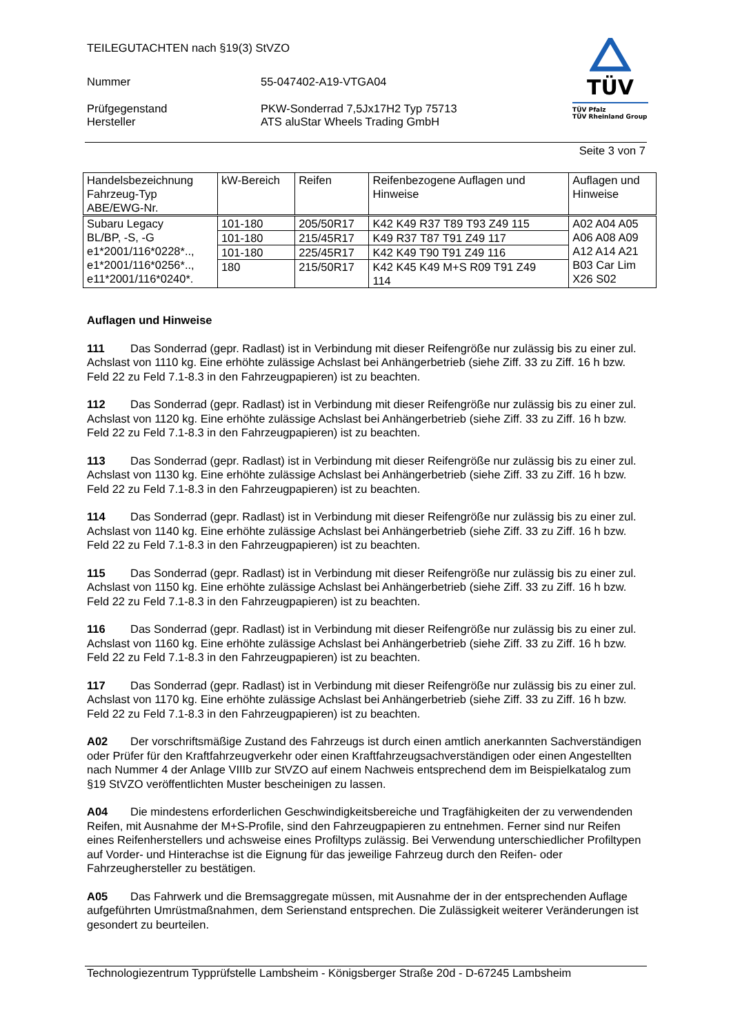TÜV
TÜV Pfalz
TÜV Rheinland Group
TEILEGUTACHTEN nach §19(3) StVZO
Nummer
55-047402-A19-VTGA04
Prüfgegenstand
Hersteller
PKW-Sonderrad 7,5Jx17H2 Typ 75713
ATS aluStar Wheels Trading GmbH
Seite 3 von 7
| Handelsbezeichnung Fahrzeug-Typ ABE/EWG-Nr. | kW-Bereich | Reifen | Reifenbezogene Auflagen und Hinweise | Auflagen und Hinweise |
| --- | --- | --- | --- | --- |
| Subaru Legacy BL/BP, -S, -G e1*2001/116*0228*.., e1*2001/116*0256*.., e11*2001/116*0240*. | 101-180 | 205/50R17 | K42 K49 R37 T89 T93 Z49 115 | A02 A04 A05 A06 A08 A09 A12 A14 A21 B03 Car Lim X26 S02 |
| | 101-180 | 215/45R17 | K49 R37 T87 T91 Z49 117 | |
| | 101-180 | 225/45R17 | K42 K49 T90 T91 Z49 116 | |
| | 180 | 215/50R17 | K42 K45 K49 M+S R09 T91 Z49 114 | |
Auflagen und Hinweise
111 Das Sonderrad (gepr. Radlast) ist in Verbindung mit dieser Reifengröße nur zulässig bis zu einer zul. Achslast von 1110 kg. Eine erhöhte zulässige Achslast bei Anhängerbetrieb (siehe Ziff. 33 zu Ziff. 16 h bzw. Feld 22 zu Feld 7.1-8.3 in den Fahrzeugpapieren) ist zu beachten.
112 Das Sonderrad (gepr. Radlast) ist in Verbindung mit dieser Reifengröße nur zulässig bis zu einer zul. Achslast von 1120 kg. Eine erhöhte zulässige Achslast bei Anhängerbetrieb (siehe Ziff. 33 zu Ziff. 16 h bzw. Feld 22 zu Feld 7.1-8.3 in den Fahrzeugpapieren) ist zu beachten.
113 Das Sonderrad (gepr. Radlast) ist in Verbindung mit dieser Reifengröße nur zulässig bis zu einer zul. Achslast von 1130 kg. Eine erhöhte zulässige Achslast bei Anhängerbetrieb (siehe Ziff. 33 zu Ziff. 16 h bzw. Feld 22 zu Feld 7.1-8.3 in den Fahrzeugpapieren) ist zu beachten.
114 Das Sonderrad (gepr. Radlast) ist in Verbindung mit dieser Reifengröße nur zulässig bis zu einer zul. Achslast von 1140 kg. Eine erhöhte zulässige Achslast bei Anhängerbetrieb (siehe Ziff. 33 zu Ziff. 16 h bzw. Feld 22 zu Feld 7.1-8.3 in den Fahrzeugpapieren) ist zu beachten.
115 Das Sonderrad (gepr. Radlast) ist in Verbindung mit dieser Reifengröße nur zulässig bis zu einer zul. Achslast von 1150 kg. Eine erhöhte zulässige Achslast bei Anhängerbetrieb (siehe Ziff. 33 zu Ziff. 16 h bzw. Feld 22 zu Feld 7.1-8.3 in den Fahrzeugpapieren) ist zu beachten.
116 Das Sonderrad (gepr. Radlast) ist in Verbindung mit dieser Reifengröße nur zulässig bis zu einer zul. Achslast von 1160 kg. Eine erhöhte zulässige Achslast bei Anhängerbetrieb (siehe Ziff. 33 zu Ziff. 16 h bzw. Feld 22 zu Feld 7.1-8.3 in den Fahrzeugpapieren) ist zu beachten.
117 Das Sonderrad (gepr. Radlast) ist in Verbindung mit dieser Reifengröße nur zulässig bis zu einer zul. Achslast von 1170 kg. Eine erhöhte zulässige Achslast bei Anhängerbetrieb (siehe Ziff. 33 zu Ziff. 16 h bzw. Feld 22 zu Feld 7.1-8.3 in den Fahrzeugpapieren) ist zu beachten.
A02 Der vorschriftsmäßige Zustand des Fahrzeugs ist durch einen amtlich anerkannten Sachverständigen oder Prüfer für den Kraftfahrzeugverkehr oder einen Kraftfahrzeugsachverständigen oder einen Angestellten nach Nummer 4 der Anlage VIIIb zur StVZO auf einem Nachweis entsprechend dem im Beispielkatalog zum §19 StVZO veröffentlichten Muster bescheinigen zu lassen.
A04 Die mindestens erforderlichen Geschwindigkeitsbereiche und Tragfähigkeiten der zu verwendenden Reifen, mit Ausnahme der M+S-Profile, sind den Fahrzeugpapieren zu entnehmen. Ferner sind nur Reifen eines Reifenherstellers und achsweise eines Profiltyps zulässig. Bei Verwendung unterschiedlicher Profiltypen auf Vorder- und Hinterachse ist die Eignung für das jeweilige Fahrzeug durch den Reifen- oder Fahrzeughersteller zu bestätigen.
A05 Das Fahrwerk und die Bremsaggregate müssen, mit Ausnahme der in der entsprechenden Auflage aufgeführten Umrüstmaßnahmen, dem Serienstand entsprechen. Die Zulässigkeit weiterer Veränderungen ist gesondert zu beurteilen.
Technologiezentrum Typprüfstelle Lambsheim - Königsberger Straße 20d - D-67245 Lambsheim